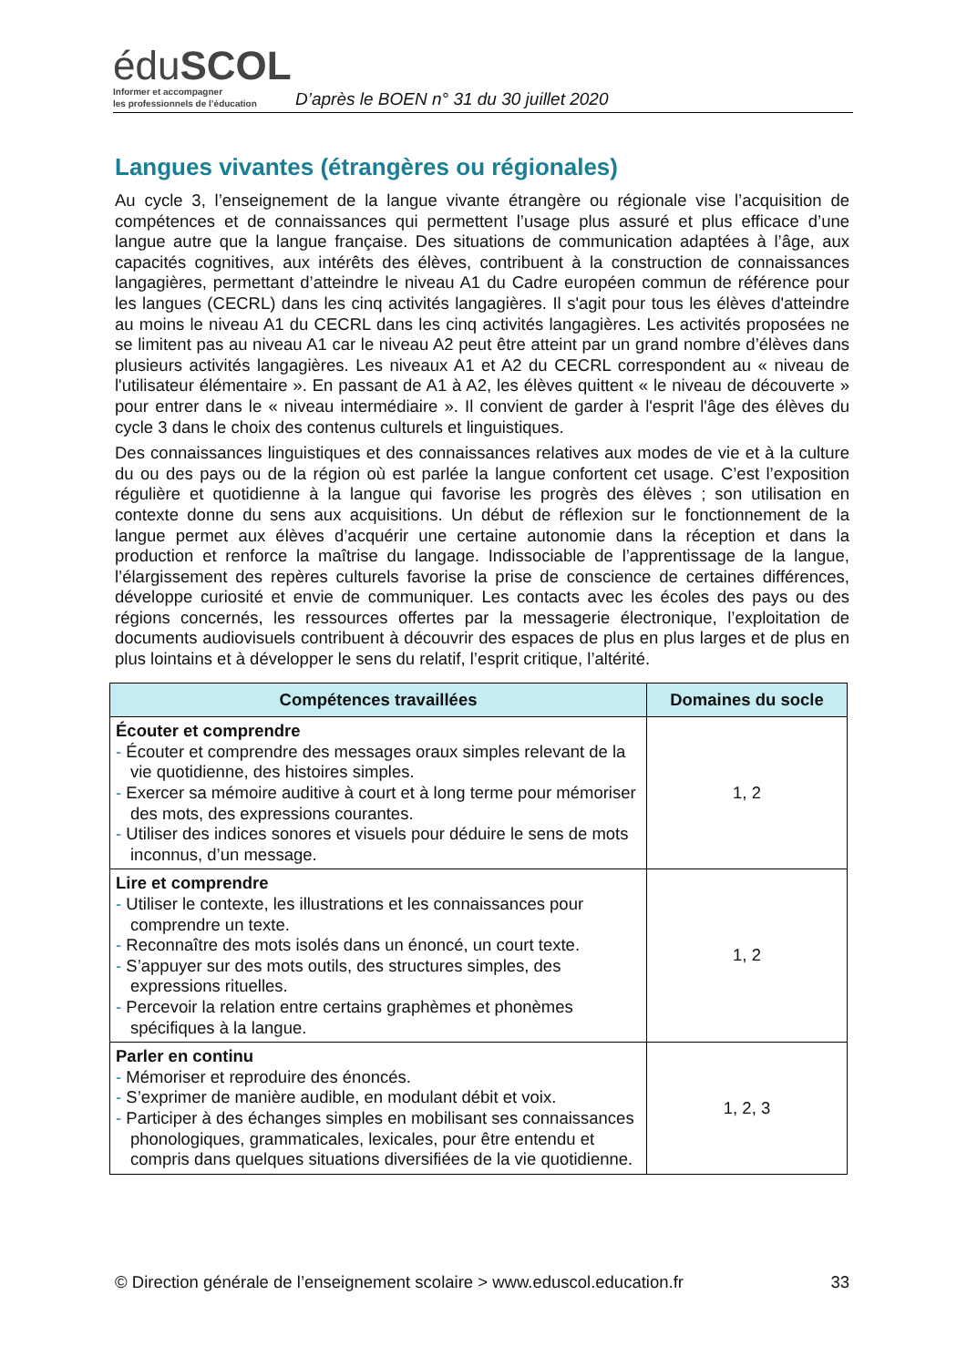éduSCOL
Informer et accompagner
les professionnels de l’éducation
D’après le BOEN n° 31 du 30 juillet 2020
Langues vivantes (étrangères ou régionales)
Au cycle 3, l’enseignement de la langue vivante étrangère ou régionale vise l’acquisition de compétences et de connaissances qui permettent l’usage plus assuré et plus efficace d’une langue autre que la langue française. Des situations de communication adaptées à l’âge, aux capacités cognitives, aux intérêts des élèves, contribuent à la construction de connaissances langagières, permettant d’atteindre le niveau A1 du Cadre européen commun de référence pour les langues (CECRL) dans les cinq activités langagières. Il s'agit pour tous les élèves d'atteindre au moins le niveau A1 du CECRL dans les cinq activités langagières. Les activités proposées ne se limitent pas au niveau A1 car le niveau A2 peut être atteint par un grand nombre d’élèves dans plusieurs activités langagières. Les niveaux A1 et A2 du CECRL correspondent au « niveau de l'utilisateur élémentaire ». En passant de A1 à A2, les élèves quittent « le niveau de découverte » pour entrer dans le « niveau intermédiaire ». Il convient de garder à l'esprit l'âge des élèves du cycle 3 dans le choix des contenus culturels et linguistiques.
Des connaissances linguistiques et des connaissances relatives aux modes de vie et à la culture du ou des pays ou de la région où est parlée la langue confortent cet usage. C’est l’exposition régulière et quotidienne à la langue qui favorise les progrès des élèves ; son utilisation en contexte donne du sens aux acquisitions. Un début de réflexion sur le fonctionnement de la langue permet aux élèves d’acquérir une certaine autonomie dans la réception et dans la production et renforce la maîtrise du langage. Indissociable de l’apprentissage de la langue, l’élargissement des repères culturels favorise la prise de conscience de certaines différences, développe curiosité et envie de communiquer. Les contacts avec les écoles des pays ou des régions concernés, les ressources offertes par la messagerie électronique, l’exploitation de documents audiovisuels contribuent à découvrir des espaces de plus en plus larges et de plus en plus lointains et à développer le sens du relatif, l’esprit critique, l’altérité.
| Compétences travaillées | Domaines du socle |
| --- | --- |
| Écouter et comprendre - Écouter et comprendre des messages oraux simples relevant de la vie quotidienne, des histoires simples. - Exercer sa mémoire auditive à court et à long terme pour mémoriser des mots, des expressions courantes. - Utiliser des indices sonores et visuels pour déduire le sens de mots inconnus, d’un message. | 1, 2 |
| Lire et comprendre - Utiliser le contexte, les illustrations et les connaissances pour comprendre un texte. - Reconnaître des mots isolés dans un énoncé, un court texte. - S’appuyer sur des mots outils, des structures simples, des expressions rituelles. - Percevoir la relation entre certains graphèmes et phonèmes spécifiques à la langue. | 1, 2 |
| Parler en continu - Mémoriser et reproduire des énoncés. - S’exprimer de manière audible, en modulant débit et voix. - Participer à des échanges simples en mobilisant ses connaissances phonologiques, grammaticales, lexicales, pour être entendu et compris dans quelques situations diversifiées de la vie quotidienne. | 1, 2, 3 |
© Direction générale de l’enseignement scolaire > www.eduscol.education.fr 33